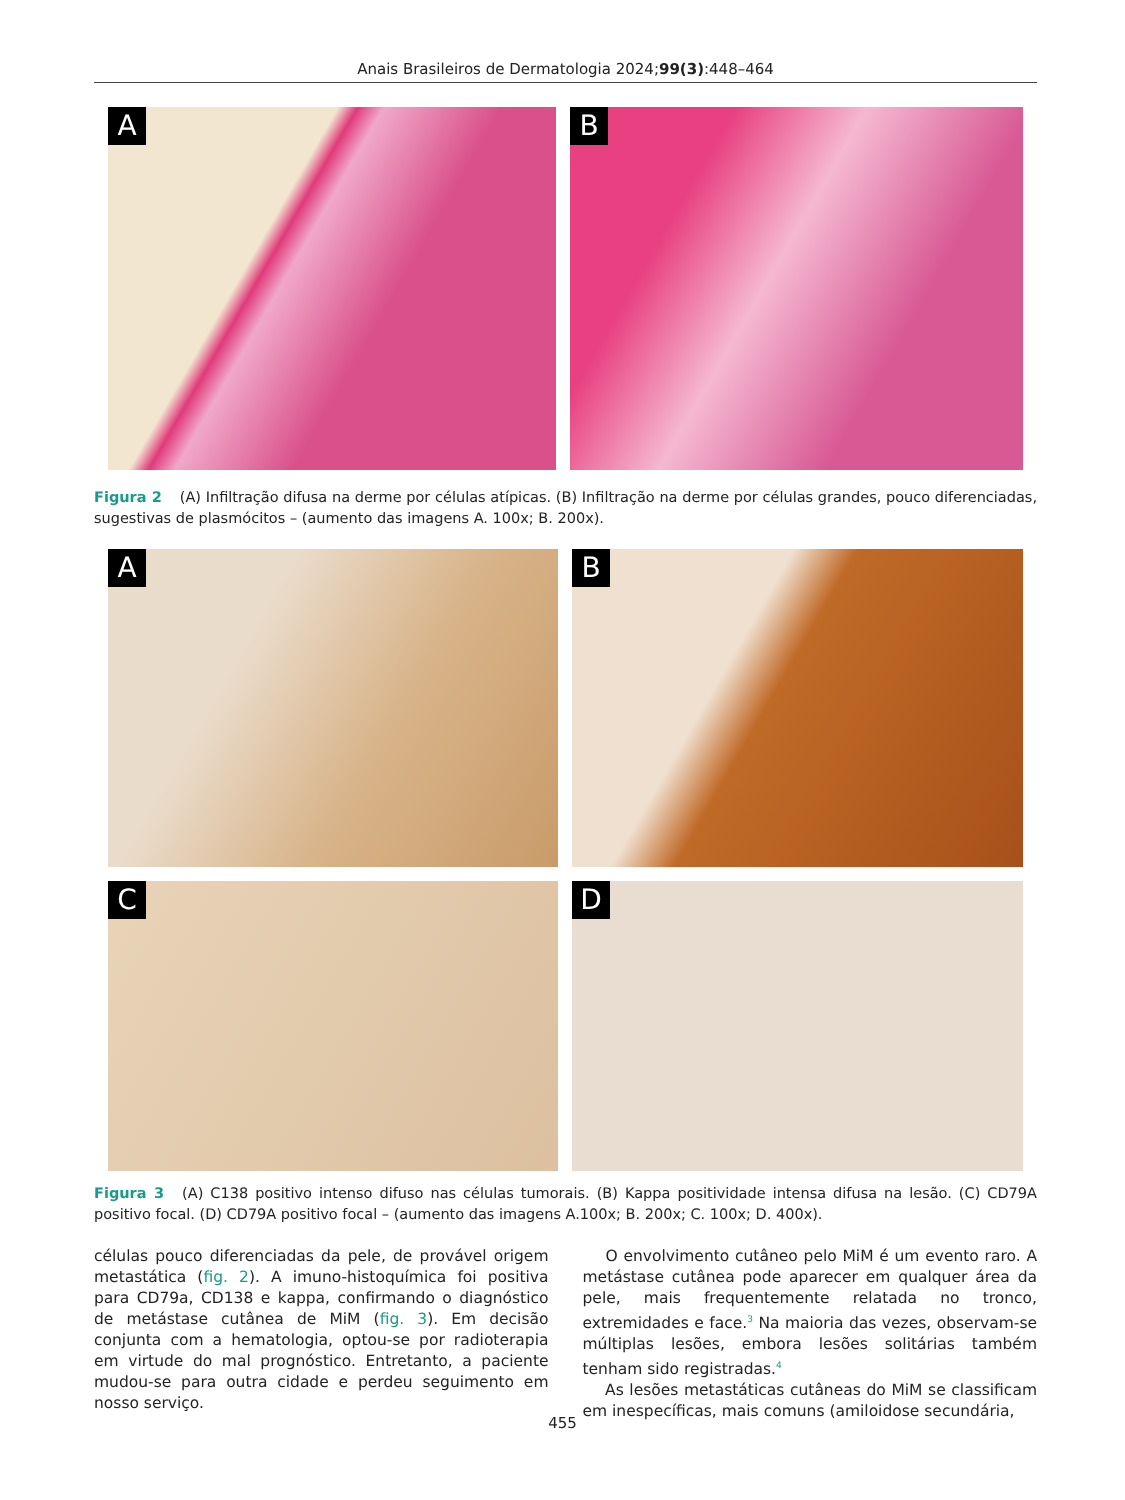Anais Brasileiros de Dermatologia 2024;99(3):448–464
A
B
Figura 2 (A) Infiltração difusa na derme por células atípicas. (B) Infiltração na derme por células grandes, pouco diferenciadas, sugestivas de plasmócitos – (aumento das imagens A. 100x; B. 200x).
A
B
C
D
Figura 3 (A) C138 positivo intenso difuso nas células tumorais. (B) Kappa positividade intensa difusa na lesão. (C) CD79A positivo focal. (D) CD79A positivo focal – (aumento das imagens A.100x; B. 200x; C. 100x; D. 400x).
células pouco diferenciadas da pele, de provável origem metastática (fig. 2). A imuno-histoquímica foi positiva para CD79a, CD138 e kappa, confirmando o diagnóstico de metástase cutânea de MiM (fig. 3). Em decisão conjunta com a hematologia, optou-se por radioterapia em virtude do mal prognóstico. Entretanto, a paciente mudou-se para outra cidade e perdeu seguimento em nosso serviço.
O envolvimento cutâneo pelo MiM é um evento raro. A metástase cutânea pode aparecer em qualquer área da pele, mais frequentemente relatada no tronco, extremidades e face.<sup>3</sup> Na maioria das vezes, observam-se múltiplas lesões, embora lesões solitárias também tenham sido registradas.<sup>4</sup>
As lesões metastáticas cutâneas do MiM se classificam em inespecíficas, mais comuns (amiloidose secundária,
455